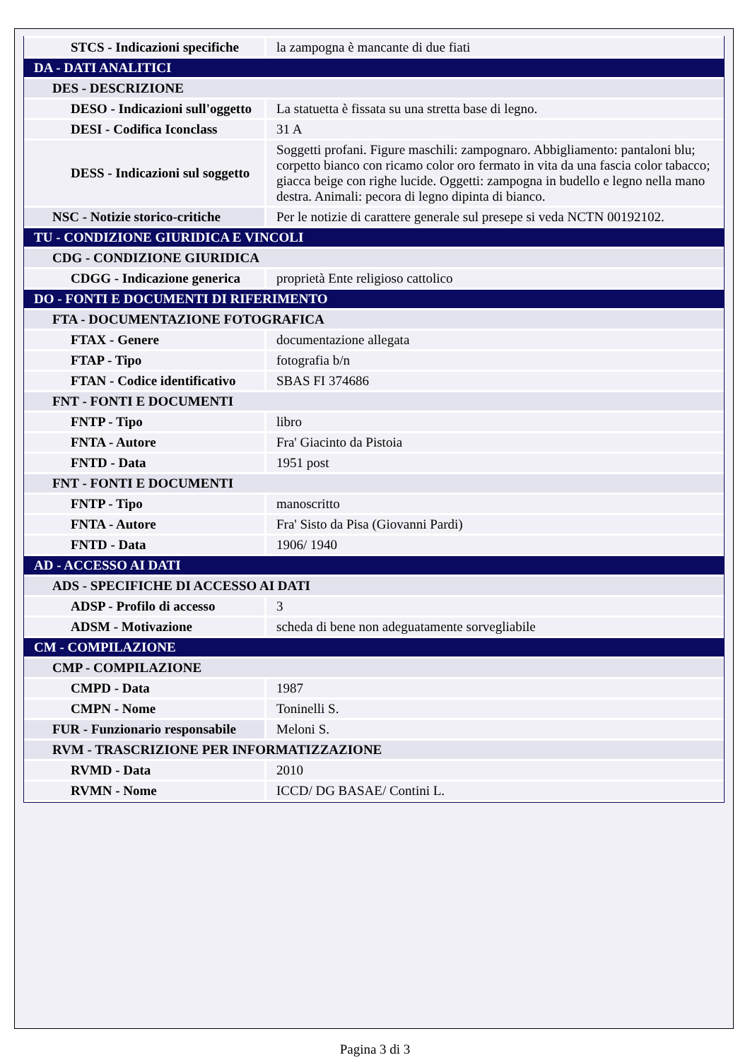| STCS - Indicazioni specifiche | la zampogna è mancante di due fiati |
| DA - DATI ANALITICI | |
| DES - DESCRIZIONE | |
| DESO - Indicazioni sull'oggetto | La statuetta è fissata su una stretta base di legno. |
| DESI - Codifica Iconclass | 31 A |
| DESS - Indicazioni sul soggetto | Soggetti profani. Figure maschili: zampognaro. Abbigliamento: pantaloni blu; corpetto bianco con ricamo color oro fermato in vita da una fascia color tabacco; giacca beige con righe lucide. Oggetti: zampogna in budello e legno nella mano destra. Animali: pecora di legno dipinta di bianco. |
| NSC - Notizie storico-critiche | Per le notizie di carattere generale sul presepe si veda NCTN 00192102. |
| TU - CONDIZIONE GIURIDICA E VINCOLI | |
| CDG - CONDIZIONE GIURIDICA | |
| CDGG - Indicazione generica | proprietà Ente religioso cattolico |
| DO - FONTI E DOCUMENTI DI RIFERIMENTO | |
| FTA - DOCUMENTAZIONE FOTOGRAFICA | |
| FTAX - Genere | documentazione allegata |
| FTAP - Tipo | fotografia b/n |
| FTAN - Codice identificativo | SBAS FI 374686 |
| FNT - FONTI E DOCUMENTI | |
| FNTP - Tipo | libro |
| FNTA - Autore | Fra' Giacinto da Pistoia |
| FNTD - Data | 1951 post |
| FNT - FONTI E DOCUMENTI | |
| FNTP - Tipo | manoscritto |
| FNTA - Autore | Fra' Sisto da Pisa (Giovanni Pardi) |
| FNTD - Data | 1906/ 1940 |
| AD - ACCESSO AI DATI | |
| ADS - SPECIFICHE DI ACCESSO AI DATI | |
| ADSP - Profilo di accesso | 3 |
| ADSM - Motivazione | scheda di bene non adeguatamente sorvegliabile |
| CM - COMPILAZIONE | |
| CMP - COMPILAZIONE | |
| CMPD - Data | 1987 |
| CMPN - Nome | Toninelli S. |
| FUR - Funzionario responsabile | Meloni S. |
| RVM - TRASCRIZIONE PER INFORMATIZZAZIONE | |
| RVMD - Data | 2010 |
| RVMN - Nome | ICCD/ DG BASAE/ Contini L. |
Pagina 3 di 3